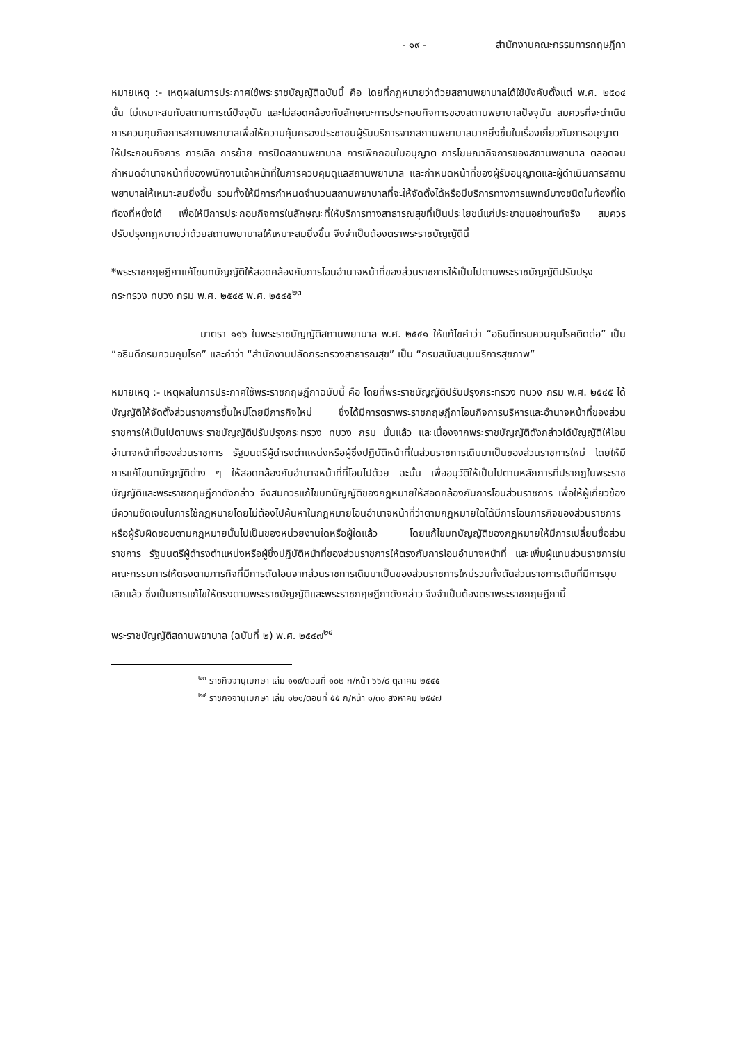- ๑๙ - สำนักงานคณะกรรมการกฤษฎีกา
หมายเหตุ :- เหตุผลในการประกาศใช้พระราชบัญญัติฉบับนี้ คือ โดยที่กฎหมายว่าด้วยสถานพยาบาลได้ใช้บังคับตั้งแต่ พ.ศ. ๒๕๐๔ นั้น ไม่เหมาะสมกับสถานการณ์ปัจจุบัน และไม่สอดคล้องกับลักษณะการประกอบกิจการของสถานพยาบาลปัจจุบัน สมควรที่จะดำเนินการควบคุมกิจการสถานพยาบาลเพื่อให้ความคุ้มครองประชาชนผู้รับบริการจากสถานพยาบาลมากยิ่งขึ้นในเรื่องเกี่ยวกับการอนุญาตให้ประกอบกิจการ การเลิก การย้าย การปิดสถานพยาบาล การเพิกถอนใบอนุญาต การโฆษณากิจการของสถานพยาบาล ตลอดจนกำหนดอำนาจหน้าที่ของพนักงานเจ้าหน้าที่ในการควบคุมดูแลสถานพยาบาล และกำหนดหน้าที่ของผู้รับอนุญาตและผู้ดำเนินการสถานพยาบาลให้เหมาะสมยิ่งขึ้น รวมทั้งให้มีการกำหนดจำนวนสถานพยาบาลที่จะให้จัดตั้งได้หรือมีบริการทางการแพทย์บางชนิดในท้องที่ใดท้องที่หนึ่งได้ เพื่อให้มีการประกอบกิจการในลักษณะที่ให้บริการทางสาธารณสุขที่เป็นประโยชน์แก่ประชาชนอย่างแท้จริง สมควรปรับปรุงกฎหมายว่าด้วยสถานพยาบาลให้เหมาะสมยิ่งขึ้น จึงจำเป็นต้องตราพระราชบัญญัตินี้
*พระราชกฤษฎีกาแก้ไขบทบัญญัติให้สอดคล้องกับการโอนอำนาจหน้าที่ของส่วนราชการให้เป็นไปตามพระราชบัญญัติปรับปรุงกระทรวง ทบวง กรม พ.ศ. ๒๕๔๕ พ.ศ. ๒๕๔๕<sup>๒๓</sup>
มาตรา ๑๑๖ ในพระราชบัญญัติสถานพยาบาล พ.ศ. ๒๕๔๑ ให้แก้ไขคำว่า “อธิบดีกรมควบคุมโรคติดต่อ” เป็น “อธิบดีกรมควบคุมโรค” และคำว่า “สำนักงานปลัดกระทรวงสาธารณสุข” เป็น “กรมสนับสนุนบริการสุขภาพ”
หมายเหตุ :- เหตุผลในการประกาศใช้พระราชกฤษฎีกาฉบับนี้ คือ โดยที่พระราชบัญญัติปรับปรุงกระทรวง ทบวง กรม พ.ศ. ๒๕๔๕ ได้บัญญัติให้จัดตั้งส่วนราชการขึ้นใหม่โดยมีภารกิจใหม่ ซึ่งได้มีการตราพระราชกฤษฎีกาโอนกิจการบริหารและอำนาจหน้าที่ของส่วนราชการให้เป็นไปตามพระราชบัญญัติปรับปรุงกระทรวง ทบวง กรม นั้นแล้ว และเนื่องจากพระราชบัญญัติดังกล่าวได้บัญญัติให้โอนอำนาจหน้าที่ของส่วนราชการ รัฐมนตรีผู้ดำรงตำแหน่งหรือผู้ซึ่งปฏิบัติหน้าที่ในส่วนราชการเดิมมาเป็นของส่วนราชการใหม่ โดยให้มีการแก้ไขบทบัญญัติต่าง ๆ ให้สอดคล้องกับอำนาจหน้าที่ที่โอนไปด้วย ฉะนั้น เพื่ออนุวัติให้เป็นไปตามหลักการที่ปรากฏในพระราชบัญญัติและพระราชกฤษฎีกาดังกล่าว จึงสมควรแก้ไขบทบัญญัติของกฎหมายให้สอดคล้องกับการโอนส่วนราชการ เพื่อให้ผู้เกี่ยวข้องมีความชัดเจนในการใช้กฎหมายโดยไม่ต้องไปค้นหาในกฎหมายโอนอำนาจหน้าที่ว่าตามกฎหมายใดได้มีการโอนภารกิจของส่วนราชการหรือผู้รับผิดชอบตามกฎหมายนั้นไปเป็นของหน่วยงานใดหรือผู้ใดแล้ว โดยแก้ไขบทบัญญัติของกฎหมายให้มีการเปลี่ยนชื่อส่วนราชการ รัฐมนตรีผู้ดำรงตำแหน่งหรือผู้ซึ่งปฏิบัติหน้าที่ของส่วนราชการให้ตรงกับการโอนอำนาจหน้าที่ และเพิ่มผู้แทนส่วนราชการในคณะกรรมการให้ตรงตามภารกิจที่มีการตัดโอนจากส่วนราชการเดิมมาเป็นของส่วนราชการใหม่รวมทั้งตัดส่วนราชการเดิมที่มีการยุบเลิกแล้ว ซึ่งเป็นการแก้ไขให้ตรงตามพระราชบัญญัติและพระราชกฤษฎีกาดังกล่าว จึงจำเป็นต้องตราพระราชกฤษฎีกานี้
พระราชบัญญัติสถานพยาบาล (ฉบับที่ ๒) พ.ศ. ๒๕๔๗<sup>๒๔</sup>
<sup>๒๓</sup> ราชกิจจานุเบกษา เล่ม ๑๑๙/ตอนที่ ๑๐๒ ก/หน้า ๖๖/๘ ตุลาคม ๒๕๔๕
<sup>๒๔</sup> ราชกิจจานุเบกษา เล่ม ๑๒๑/ตอนที่ ๕๕ ก/หน้า ๑/๓๐ สิงหาคม ๒๕๔๗